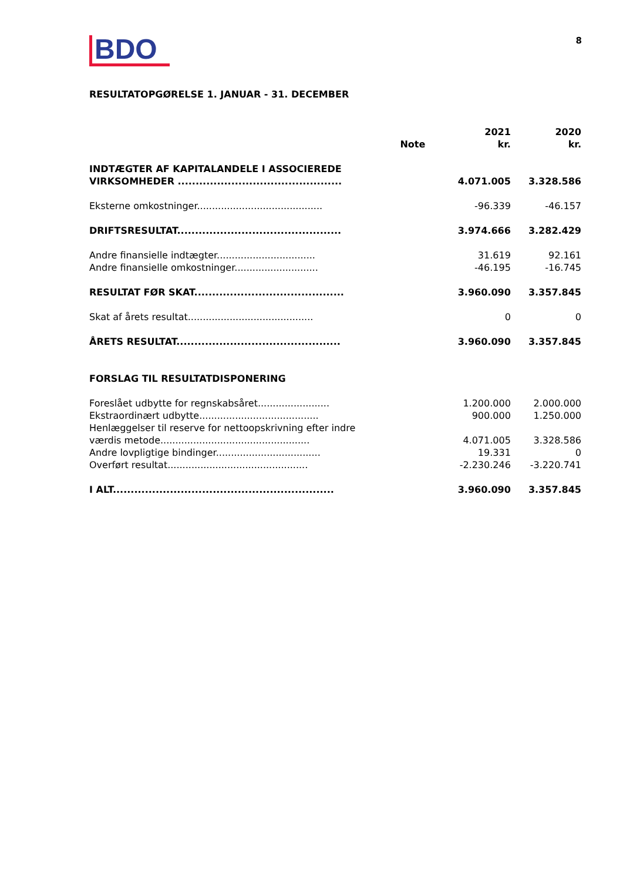BDO
8
RESULTATOPGØRELSE 1. JANUAR - 31. DECEMBER
| | Note | 2021 kr. | 2020 kr. |
| --- | --- | --- | --- |
| INDTÆGTER AF KAPITALANDELE I ASSOCIEREDE VIRKSOMHEDER .............................................. | | 4.071.005 | 3.328.586 |
| Eksterne omkostninger.......................................... | | -96.339 | -46.157 |
| DRIFTSRESULTAT.............................................. | | 3.974.666 | 3.282.429 |
| Andre finansielle indtægter................................. | | 31.619 | 92.161 |
| Andre finansielle omkostninger............................ | | -46.195 | -16.745 |
| RESULTAT FØR SKAT.......................................... | | 3.960.090 | 3.357.845 |
| Skat af årets resultat.......................................... | | 0 | 0 |
| ÅRETS RESULTAT.............................................. | | 3.960.090 | 3.357.845 |
| FORSLAG TIL RESULTATDISPONERING | | | |
| Foreslået udbytte for regnskabsåret........................ | | 1.200.000 | 2.000.000 |
| Ekstraordinært udbytte........................................ | | 900.000 | 1.250.000 |
| Henlæggelser til reserve for nettoopskrivning efter indre værdis metode.................................................. | | 4.071.005 | 3.328.586 |
| Andre lovpligtige bindinger................................... | | 19.331 | 0 |
| Overført resultat............................................... | | -2.230.246 | -3.220.741 |
| I ALT.............................................................. | | 3.960.090 | 3.357.845 |